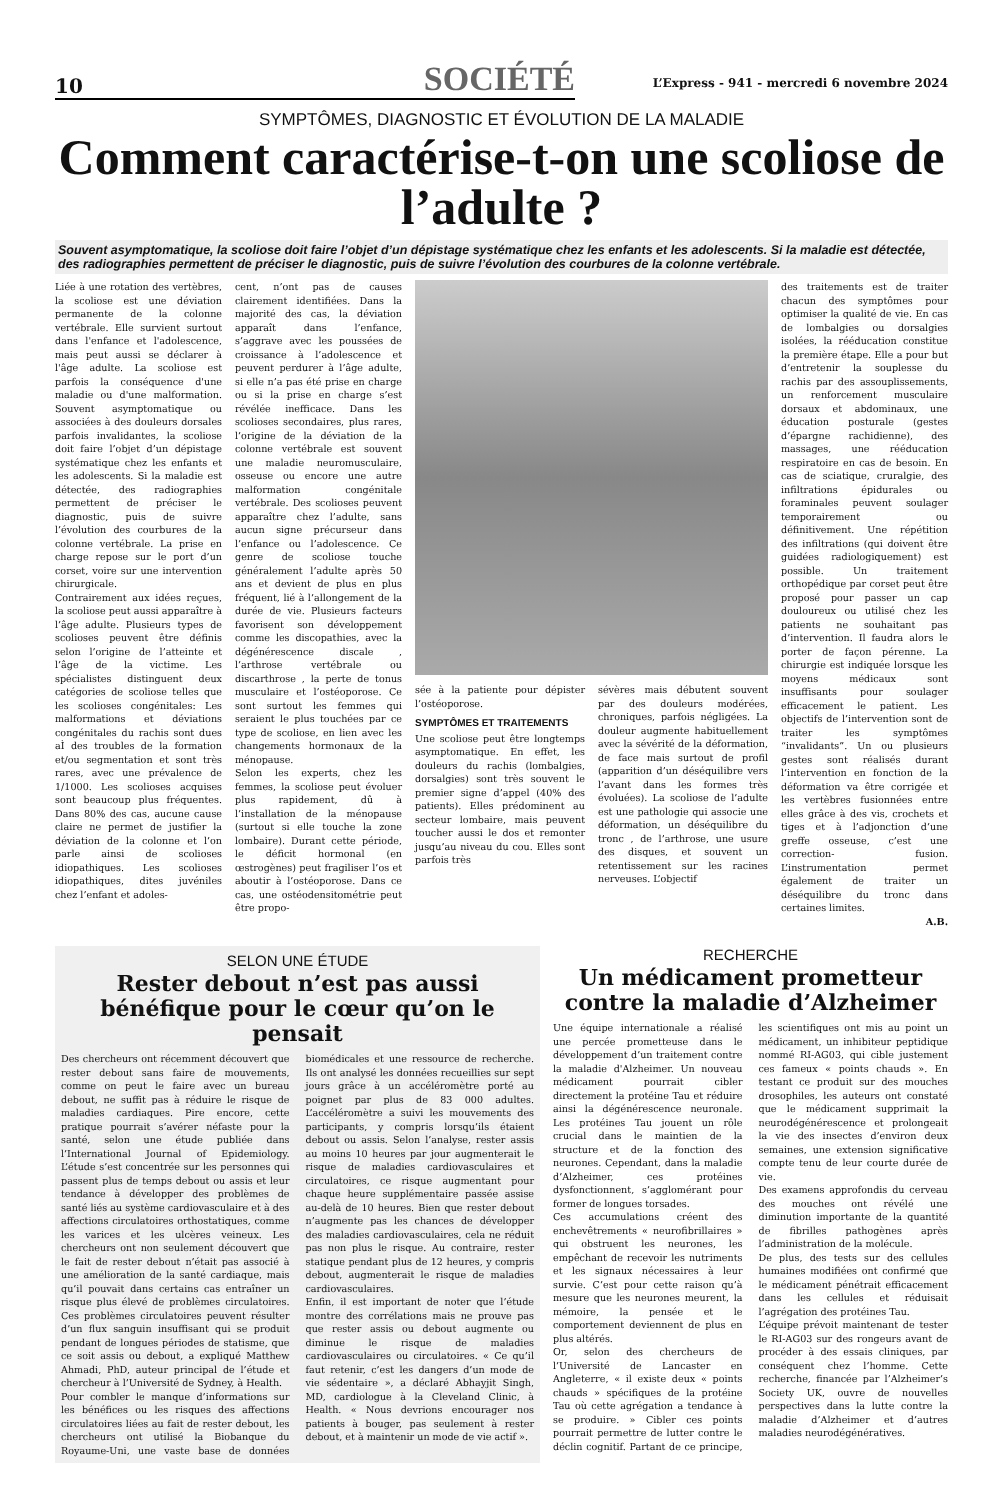10 SOCIÉTÉ
L’Express - 941 - mercredi 6 novembre 2024
SYMPTÔMES, DIAGNOSTIC ET ÉVOLUTION DE LA MALADIE
Comment caractérise-t-on une scoliose de l’adulte ?
Souvent asymptomatique, la scoliose doit faire l’objet d’un dépistage systématique chez les enfants et les adolescents. Si la maladie est détectée, des radiographies permettent de préciser le diagnostic, puis de suivre l’évolution des courbures de la colonne vertébrale.
Liée à une rotation des vertèbres, la scoliose est une déviation permanente de la colonne vertébrale. Elle survient surtout dans l'enfance et l'adolescence, mais peut aussi se déclarer à l'âge adulte. La scoliose est parfois la conséquence d'une maladie ou d'une malformation. Souvent asymptomatique ou associées à des douleurs dorsales parfois invalidantes, la scoliose doit faire l’objet d’un dépistage systématique chez les enfants et les adolescents. Si la maladie est détectée, des radiographies permettent de préciser le diagnostic, puis de suivre l’évolution des courbures de la colonne vertébrale. La prise en charge repose sur le port d’un corset, voire sur une intervention chirurgicale.
Contrairement aux idées reçues, la scoliose peut aussi apparaître à l’âge adulte. Plusieurs types de scolioses peuvent être définis selon l’origine de l’atteinte et l’âge de la victime. Les spécialistes distinguent deux catégories de scoliose telles que les scolioses congénitales: Les malformations et déviations congénitales du rachis sont dues aÌ des troubles de la formation et/ou segmentation et sont très rares, avec une prévalence de 1/1000. Les scolioses acquises sont beaucoup plus fréquentes. Dans 80% des cas, aucune cause claire ne permet de justifier la déviation de la colonne et l’on parle ainsi de scolioses idiopathiques. Les scolioses idiopathiques, dites juvéniles chez l’enfant et adoles-
cent, n’ont pas de causes clairement identifiées. Dans la majorité des cas, la déviation apparaît dans l’enfance, s’aggrave avec les poussées de croissance à l’adolescence et peuvent perdurer à l’âge adulte, si elle n’a pas été prise en charge ou si la prise en charge s’est révélée inefficace. Dans les scolioses secondaires, plus rares, l’origine de la déviation de la colonne vertébrale est souvent une maladie neuromusculaire, osseuse ou encore une autre malformation congénitale vertébrale. Des scolioses peuvent apparaître chez l’adulte, sans aucun signe précurseur dans l’enfance ou l’adolescence. Ce genre de scoliose touche généralement l’adulte après 50 ans et devient de plus en plus fréquent, lié à l’allongement de la durée de vie. Plusieurs facteurs favorisent son développement comme les discopathies, avec la dégénérescence discale , l’arthrose vertébrale ou discarthrose , la perte de tonus musculaire et l’ostéoporose. Ce sont surtout les femmes qui seraient le plus touchées par ce type de scoliose, en lien avec les changements hormonaux de la ménopause.
Selon les experts, chez les femmes, la scoliose peut évoluer plus rapidement, dû à l’installation de la ménopause (surtout si elle touche la zone lombaire). Durant cette période, le déficit hormonal (en œstrogènes) peut fragiliser l’os et aboutir à l’ostéoporose. Dans ce cas, une ostéodensitométrie peut être propo-
sée à la patiente pour dépister l’ostéoporose.
SYMPTÔMES ET TRAITEMENTS
Une scoliose peut être longtemps asymptomatique. En effet, les douleurs du rachis (lombalgies, dorsalgies) sont très souvent le premier signe d’appel (40% des patients). Elles prédominent au secteur lombaire, mais peuvent toucher aussi le dos et remonter jusqu’au niveau du cou. Elles sont parfois très
sévères mais débutent souvent par des douleurs modérées, chroniques, parfois négligées. La douleur augmente habituellement avec la sévérité de la déformation, de face mais surtout de profil (apparition d’un déséquilibre vers l’avant dans les formes très évoluées). La scoliose de l’adulte est une pathologie qui associe une déformation, un déséquilibre du tronc , de l’arthrose, une usure des disques, et souvent un retentissement sur les racines nerveuses. L’objectif
des traitements est de traiter chacun des symptômes pour optimiser la qualité de vie. En cas de lombalgies ou dorsalgies isolées, la rééducation constitue la première étape. Elle a pour but d’entretenir la souplesse du rachis par des assouplissements, un renforcement musculaire dorsaux et abdominaux, une éducation posturale (gestes d’épargne rachidienne), des massages, une rééducation respiratoire en cas de besoin. En cas de sciatique, cruralgie, des infiltrations épidurales ou foraminales peuvent soulager temporairement ou définitivement. Une répétition des infiltrations (qui doivent être guidées radiologiquement) est possible. Un traitement orthopédique par corset peut être proposé pour passer un cap douloureux ou utilisé chez les patients ne souhaitant pas d’intervention. Il faudra alors le porter de façon pérenne. La chirurgie est indiquée lorsque les moyens médicaux sont insuffisants pour soulager efficacement le patient. Les objectifs de l’intervention sont de traiter les symptômes “invalidants”. Un ou plusieurs gestes sont réalisés durant l’intervention en fonction de la déformation va être corrigée et les vertèbres fusionnées entre elles grâce à des vis, crochets et tiges et à l’adjonction d’une greffe osseuse, c’est une correction- fusion. L’instrumentation permet également de traiter un déséquilibre du tronc dans certaines limites.
A.B.
SELON UNE ÉTUDE
Rester debout n’est pas aussi bénéfique pour le cœur qu’on le pensait
Des chercheurs ont récemment découvert que rester debout sans faire de mouvements, comme on peut le faire avec un bureau debout, ne suffit pas à réduire le risque de maladies cardiaques. Pire encore, cette pratique pourrait s’avérer néfaste pour la santé, selon une étude publiée dans l’International Journal of Epidemiology. L’étude s’est concentrée sur les personnes qui passent plus de temps debout ou assis et leur tendance à développer des problèmes de santé liés au système cardiovasculaire et à des affections circulatoires orthostatiques, comme les varices et les ulcères veineux. Les chercheurs ont non seulement découvert que le fait de rester debout n’était pas associé à une amélioration de la santé cardiaque, mais qu’il pouvait dans certains cas entraîner un risque plus élevé de problèmes circulatoires. Ces problèmes circulatoires peuvent résulter d’un flux sanguin insuffisant qui se produit pendant de longues périodes de statisme, que ce soit assis ou debout, a expliqué Matthew Ahmadi, PhD, auteur principal de l’étude et chercheur à l’Université de Sydney, à Health.
Pour combler le manque d’informations sur les bénéfices ou les risques des affections circulatoires liées au fait de rester debout, les chercheurs ont utilisé la Biobanque du Royaume-Uni, une vaste base de données biomédicales et une ressource de recherche. Ils ont analysé les données recueillies sur sept jours grâce à un accéléromètre porté au poignet par plus de 83 000 adultes. L’accéléromètre a suivi les mouvements des participants, y compris lorsqu’ils étaient debout ou assis. Selon l’analyse, rester assis au moins 10 heures par jour augmenterait le risque de maladies cardiovasculaires et circulatoires, ce risque augmentant pour chaque heure supplémentaire passée assise au-delà de 10 heures. Bien que rester debout n’augmente pas les chances de développer des maladies cardiovasculaires, cela ne réduit pas non plus le risque. Au contraire, rester statique pendant plus de 12 heures, y compris debout, augmenterait le risque de maladies cardiovasculaires.
Enfin, il est important de noter que l’étude montre des corrélations mais ne prouve pas que rester assis ou debout augmente ou diminue le risque de maladies cardiovasculaires ou circulatoires. « Ce qu’il faut retenir, c’est les dangers d’un mode de vie sédentaire », a déclaré Abhayjit Singh, MD, cardiologue à la Cleveland Clinic, à Health. « Nous devrions encourager nos patients à bouger, pas seulement à rester debout, et à maintenir un mode de vie actif ».
RECHERCHE
Un médicament prometteur contre la maladie d’Alzheimer
Une équipe internationale a réalisé une percée prometteuse dans le développement d’un traitement contre la maladie d'Alzheimer. Un nouveau médicament pourrait cibler directement la protéine Tau et réduire ainsi la dégénérescence neuronale. Les protéines Tau jouent un rôle crucial dans le maintien de la structure et de la fonction des neurones. Cependant, dans la maladie d’Alzheimer, ces protéines dysfonctionnent, s’agglomérant pour former de longues torsades.
Ces accumulations créent des enchevêtrements « neurofibrillaires » qui obstruent les neurones, les empêchant de recevoir les nutriments et les signaux nécessaires à leur survie. C’est pour cette raison qu’à mesure que les neurones meurent, la mémoire, la pensée et le comportement deviennent de plus en plus altérés.
Or, selon des chercheurs de l’Université de Lancaster en Angleterre, « il existe deux « points chauds » spécifiques de la protéine Tau où cette agrégation a tendance à se produire. » Cibler ces points pourrait permettre de lutter contre le déclin cognitif. Partant de ce principe, les scientifiques ont mis au point un médicament, un inhibiteur peptidique nommé RI-AG03, qui cible justement ces fameux « points chauds ». En testant ce produit sur des mouches drosophiles, les auteurs ont constaté que le médicament supprimait la neurodégénérescence et prolongeait la vie des insectes d’environ deux semaines, une extension significative compte tenu de leur courte durée de vie.
Des examens approfondis du cerveau des mouches ont révélé une diminution importante de la quantité de fibrilles pathogènes après l’administration de la molécule.
De plus, des tests sur des cellules humaines modifiées ont confirmé que le médicament pénétrait efficacement dans les cellules et réduisait l’agrégation des protéines Tau.
L’équipe prévoit maintenant de tester le RI-AG03 sur des rongeurs avant de procéder à des essais cliniques, par conséquent chez l’homme. Cette recherche, financée par l’Alzheimer’s Society UK, ouvre de nouvelles perspectives dans la lutte contre la maladie d’Alzheimer et d’autres maladies neurodégénératives.